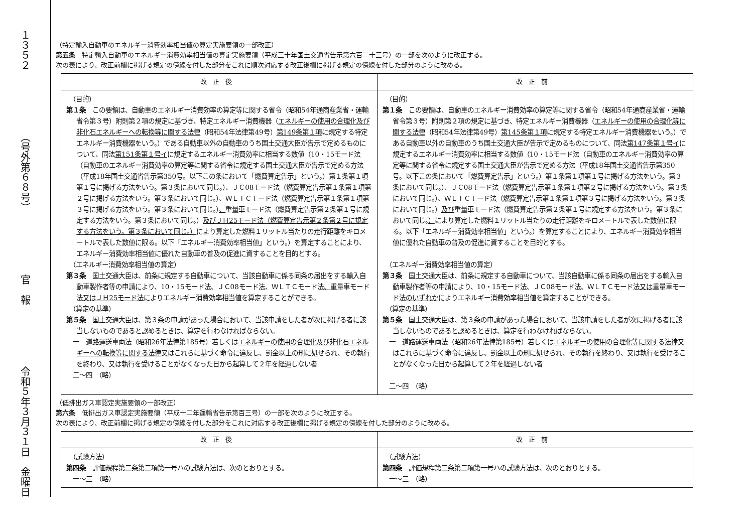１３５２ （号外第６８号） 官　報 令和５年３月３１日　金曜日
（特定輸入自動車のエネルギー消費効率相当値の算定実施要領の一部改正）
第五条　特定輸入自動車のエネルギー消費効率相当値の算定実施要領（平成三十年国土交通省告示第六百二十三号）の一部を次のように改正する。
次の表により、改正前欄に掲げる規定の傍線を付した部分をこれに順次対応する改正後欄に掲げる規定の傍線を付した部分のように改める。
| 改正後 | 改正前 |
| --- | --- |
| （目的） 第１条 この要領は、自動車のエネルギー消費効率の算定等に関する省令（昭和54年通商産業省・運輸省令第３号）附則第２項の規定に基づき、特定エネルギー消費機器（ エネルギーの使用の合理化及び非化石エネルギーへの転換等に関する法律 （昭和54年法律第49号） 第149条第１項 に規定する特定エネルギー消費機器をいう。）である自動車以外の自動車のうち国土交通大臣が告示で定めるものについて、同法 第151条第１号イ に規定するエネルギー消費効率に相当する数値（10・15モード法（自動車のエネルギー消費効率の算定等に関する省令に規定する国土交通大臣が告示で定める方法（平成18年国土交通省告示第350号。以下この条において「燃費算定告示」という。）第１条第１項第１号に掲げる方法をいう。第３条において同じ。）、ＪＣ08モード法（燃費算定告示第１条第１項第２号に掲げる方法をいう。第３条において同じ。）、ＷＬＴＣモード法（燃費算定告示第１条第１項第３号に掲げる方法をいう。第３条において同じ。） 、 重量車モード法（燃費算定告示第２条第１号に規定する方法をいう。第３条において同じ。） 及びＪＨ25モード法（燃費算定告示第２条第２号に規定する方法をいう。第３条において同じ。） により算定した燃料１リットル当たりの走行距離をキロメートルで表した数値に限る。以下「エネルギー消費効率相当値」という。）を算定することにより、エネルギー消費効率相当値に優れた自動車の普及の促進に資することを目的とする。 （エネルギー消費効率相当値の算定） 第３条 国土交通大臣は、前条に規定する自動車について、当該自動車に係る同条の届出をする輸入自動車製作者等の申請により、10・15モード法、ＪＣ08モード法、ＷＬＴＣモード法 、 重量車モード法 又はＪＨ25モード法 によりエネルギー消費効率相当値を算定することができる。 （算定の基準） 第５条 国土交通大臣は、第３条の申請があった場合において、当該申請をした者が次に掲げる者に該当しないものであると認めるときは、算定を行わなければならない。 一 道路運送車両法（昭和26年法律第185号）若しくは エネルギーの使用の合理化及び非化石エネルギーへの転換等に関する法律 又はこれらに基づく命令に違反し、罰金以上の刑に処せられ、その執行を終わり、又は執行を受けることがなくなった日から起算して２年を経過しない者 二～四 （略） | （目的） 第１条 この要領は、自動車のエネルギー消費効率の算定等に関する省令（昭和54年通商産業省・運輸省令第３号）附則第２項の規定に基づき、特定エネルギー消費機器（ エネルギーの使用の合理化等に関する法律 （昭和54年法律第49号） 第145条第１項 に規定する特定エネルギー消費機器をいう。）である自動車以外の自動車のうち国土交通大臣が告示で定めるものについて、同法 第147条第１号イ に規定するエネルギー消費効率に相当する数値（10・15モード法（自動車のエネルギー消費効率の算定等に関する省令に規定する国土交通大臣が告示で定める方法（平成18年国土交通省告示第350号。以下この条において「燃費算定告示」という。）第１条第１項第１号に掲げる方法をいう。第３条において同じ。）、ＪＣ08モード法（燃費算定告示第１条第１項第２号に掲げる方法をいう。第３条において同じ。）、ＷＬＴＣモード法（燃費算定告示第１条第１項第３号に掲げる方法をいう。第３条において同じ。） 及び 重量車モード法（燃費算定告示第２条第１号に規定する方法をいう。第３条において同じ。 ） により算定した燃料１リットル当たりの走行距離をキロメートルで表した数値に限る。以下「エネルギー消費効率相当値」という。）を算定することにより、エネルギー消費効率相当値に優れた自動車の普及の促進に資することを目的とする。 （エネルギー消費効率相当値の算定） 第３条 国土交通大臣は、前条に規定する自動車について、当該自動車に係る同条の届出をする輸入自動車製作者等の申請により、10・15モード法、ＪＣ08モード法、ＷＬＴＣモード法 又は 重量車モード法 のいずれか によりエネルギー消費効率相当値を算定することができる。 （算定の基準） 第５条 国土交通大臣は、第３条の申請があった場合において、当該申請をした者が次に掲げる者に該当しないものであると認めるときは、算定を行わなければならない。 一 道路運送車両法（昭和26年法律第185号）若しくは エネルギーの使用の合理化等に関する法律 又はこれらに基づく命令に違反し、罰金以上の刑に処せられ、その執行を終わり、又は執行を受けることがなくなった日から起算して２年を経過しない者 二～四 （略） |
（低排出ガス車認定実施要領の一部改正）
第六条　低排出ガス車認定実施要領（平成十二年運輸省告示第百三号）の一部を次のように改正する。
次の表により、改正前欄に掲げる規定の傍線を付した部分をこれに対応する改正後欄に掲げる規定の傍線を付した部分のように改める。
| 改正後 | 改正前 |
| --- | --- |
| （試験方法） 第四条 評価規程第二条第二項第一号ハの試験方法は、次のとおりとする。 一～三 （略） | （試験方法） 第四条 評価規程第二条第二項第一号ハの試験方法は、次のとおりとする。 一～三 （略） |